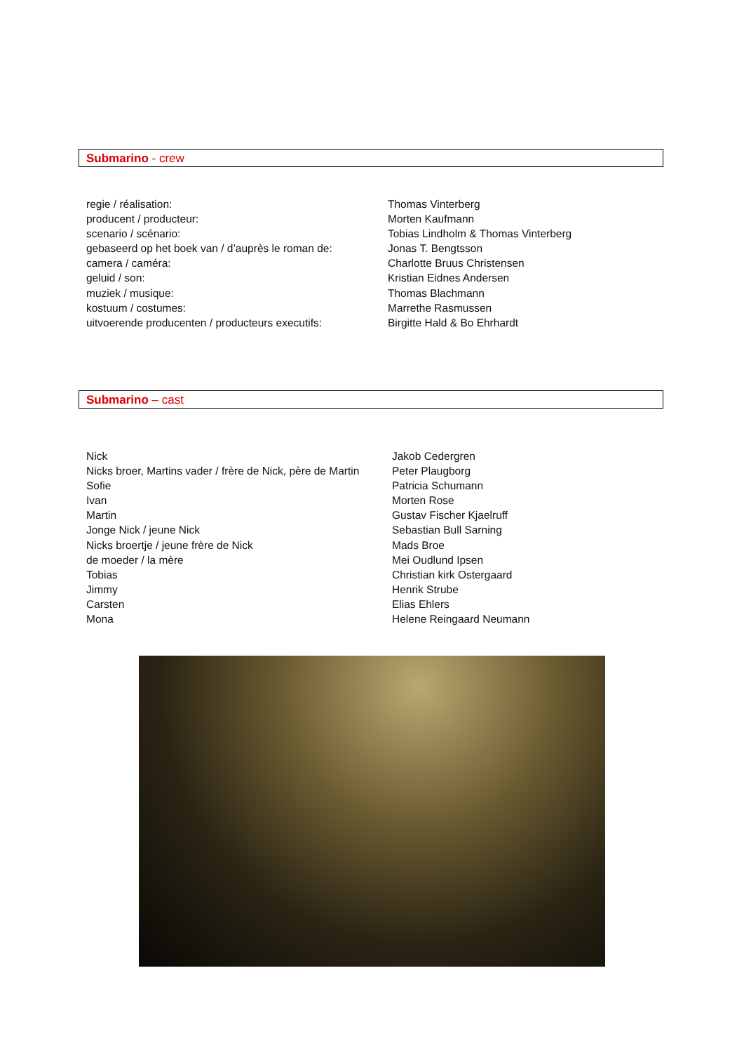Submarino - crew
| regie / réalisation: | Thomas Vinterberg |
| producent / producteur: | Morten Kaufmann |
| scenario / scénario: | Tobias Lindholm & Thomas Vinterberg |
| gebaseerd op het boek van / d’auprès le roman de: | Jonas T. Bengtsson |
| camera / caméra: | Charlotte Bruus Christensen |
| geluid / son: | Kristian Eidnes Andersen |
| muziek / musique: | Thomas Blachmann |
| kostuum / costumes: | Marrethe Rasmussen |
| uitvoerende producenten / producteurs executifs: | Birgitte Hald & Bo Ehrhardt |
Submarino – cast
| Nick | Jakob Cedergren |
| Nicks broer, Martins vader / frère de Nick, père de Martin | Peter Plaugborg |
| Sofie | Patricia Schumann |
| Ivan | Morten Rose |
| Martin | Gustav Fischer Kjaelruff |
| Jonge Nick / jeune Nick | Sebastian Bull Sarning |
| Nicks broertje / jeune frère de Nick | Mads Broe |
| de moeder / la mère | Mei Oudlund Ipsen |
| Tobias | Christian kirk Ostergaard |
| Jimmy | Henrik Strube |
| Carsten | Elias Ehlers |
| Mona | Helene Reingaard Neumann |